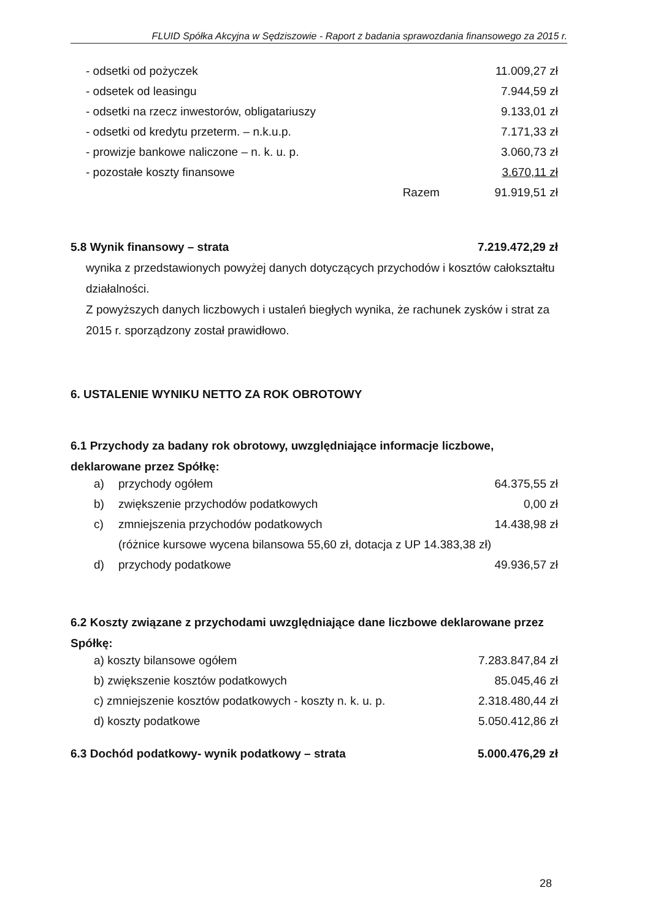FLUID Spółka Akcyjna w Sędziszowie - Raport z badania sprawozdania finansowego za 2015 r.
| - odsetki od pożyczek | | 11.009,27 zł |
| - odsetek od leasingu | | 7.944,59 zł |
| - odsetki na rzecz inwestorów, obligatariuszy | | 9.133,01 zł |
| - odsetki od kredytu przeterm. – n.k.u.p. | | 7.171,33 zł |
| - prowizje bankowe naliczone – n. k. u. p. | | 3.060,73 zł |
| - pozostałe koszty finansowe | | 3.670,11 zł |
| | Razem | 91.919,51 zł |
| 5.8 Wynik finansowy – strata | 7.219.472,29 zł |
wynika z przedstawionych powyżej danych dotyczących przychodów i kosztów całokształtu działalności.
Z powyższych danych liczbowych i ustaleń biegłych wynika, że rachunek zysków i strat za 2015 r. sporządzony został prawidłowo.
6. USTALENIE WYNIKU NETTO ZA ROK OBROTOWY
6.1 Przychody za badany rok obrotowy, uwzględniające informacje liczbowe, deklarowane przez Spółkę:
| a) | przychody ogółem | 64.375,55 zł |
| b) | zwiększenie przychodów podatkowych | 0,00 zł |
| c) | zmniejszenia przychodów podatkowych | 14.438,98 zł |
| | (różnice kursowe wycena bilansowa 55,60 zł, dotacja z UP 14.383,38 zł) | |
| d) | przychody podatkowe | 49.936,57 zł |
6.2 Koszty związane z przychodami uwzględniające dane liczbowe deklarowane przez Spółkę:
| a) koszty bilansowe ogółem | 7.283.847,84 zł |
| b) zwiększenie kosztów podatkowych | 85.045,46 zł |
| c) zmniejszenie kosztów podatkowych - koszty n. k. u. p. | 2.318.480,44 zł |
| d) koszty podatkowe | 5.050.412,86 zł |
| 6.3 Dochód podatkowy- wynik podatkowy – strata | 5.000.476,29 zł |
28